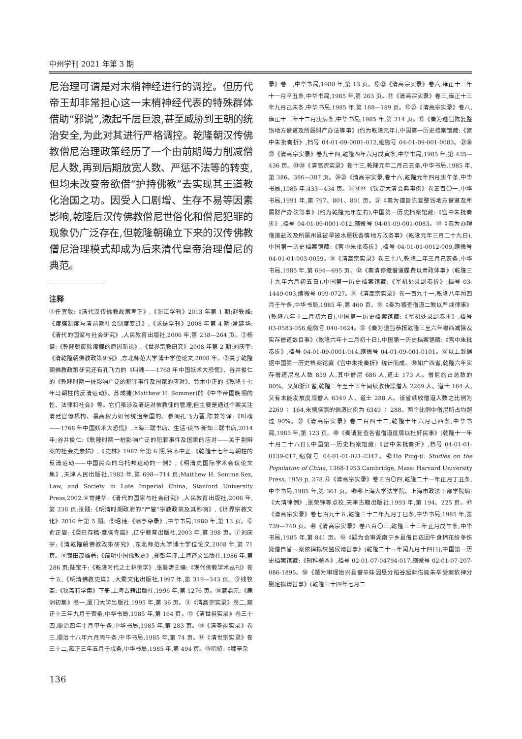中州学刊 2021 年第 3 期
尼治理可谓是对末梢神经进行的调控。但历代帝王却非常担心这一末梢神经代表的特殊群体借助“邪说”,激起千层巨浪,甚至威胁到王朝的统治安全,为此对其进行严格调控。乾隆朝汉传佛教僧尼治理政策经历了一个由前期竭力削减僧尼人数,再到后期放宽人数、严惩不法等的转变,但均未改变帝欲借“护持佛教”去实现其王道教化治国之功。因受人口剧增、生存不易等因素影响,乾隆后汉传佛教僧尼世俗化和僧尼犯罪的现象仍广泛存在,但乾隆朝确立下来的汉传佛教僧尼治理模式却成为后来清代皇帝治理僧尼的典范。
注释
①任宜敏:《清代汉传佛教政策考正》,《浙江学刊》2013 年第 1 期;赵轶峰:《度牒制度与清前期社会制度变迁》,《求是学刊》2008 年第 4 期;常建华:《清代的国家与社会研究》,人民教育出版社,2006 年,第 238—264 页。②杨健:《乾隆朝废除度牒的原因新论》,《世界宗教研究》2008 年第 2 期;刘庆宇:《清乾隆朝佛教政策研究》,东北师范大学博士学位论文,2008 年。③关于乾隆朝佛教政策研究还有孔飞力的《叫魂——1768 年中国妖术大恐慌》、谷井俊仁的《乾隆时期一桩影响广泛的犯罪事件及国家的应对》、铃木中正的《乾隆十七年马朝柱的反清运动》、苏成捷(Matthew H. Sommer)的《中华帝国晚期的性、法律和社会》等。它们虽涉及清廷对佛教徒的管理,但主要是通过个案关注清廷官僚机构、最高权力如何统治帝国的。参阅孔飞力著,陈兼等译:《叫魂——1768 年中国妖术大恐慌》,上海三联书店、生活·读书·新知三联书店,2014 年;谷井俊仁:《乾隆时期一桩影响广泛的犯罪事件及国家的应对——关于割辫案的社会史素描》,《史林》1987 年第 6 期;铃木中正:《乾隆十七年马朝柱的反清运动——中国民众的乌托邦运动的一例》,《明清史国际学术会议论文集》,天津人民出版社,1982 年,第 698—714 页;Matthew H. Somme.Sex, Law, and Society in Late Imperial China, Stanford University Press,2002.④常建华:《清代的国家与社会研究》,人民教育出版社,2006 年,第 238 页;张践:《明清时期政府的“严管”宗教政策及其影响》,《世界宗教文化》2010 年第 5 期。⑤昭梿:《啸亭杂录》,中华书局,1980 年,第 13 页。⑥俞正燮:《癸巳存稿·度牒寺庙》,辽宁教育出版社,2003 年,第 398 页。⑦刘庆宇:《清乾隆朝佛教政策研究》,东北师范大学博士学位论文,2008 年,第 71 页。⑧镰田茂雄著:《简明中国佛教史》,郑彭年译,上海译文出版社,1986 年,第 286 页;陆宝千:《乾隆时代之士林佛学》,张曼涛主编:《现代佛教学术丛刊》卷十五,《明清佛教史篇》,大乘文化出版社,1997 年,第 319—343 页。⑨钱牧斋:《牧斋有学集》下册,上海古籍出版社,1996 年,第 1276 页。⑩蓝鼎元:《鹿洲初集》卷一,厦门大学出版社,1995 年,第 36 页。⑪《清高宗实录》卷二,雍正十三年九月壬寅条,中华书局,1985 年,第 164 页。⑫《清世祖实录》卷三十四,顺治四年十月甲午条,中华书局,1985 年,第 283 页。⑬《清圣祖实录》卷三,顺治十八年六月丙午条,中华书局,1985 年,第 74 页。⑭《清世宗实录》卷三十二,雍正三年五月壬戌条,中华书局,1985 年,第 494 页。⑮昭梿:《啸亭杂
录》卷一,中华书局,1980 年,第 13 页。⑯㉒《清高宗实录》卷六,雍正十三年十一月辛丑条,中华书局,1985 年,第 263 页。⑰《清高宗实录》卷三,雍正十三年九月己未条,中华书局,1985 年,第 188—189 页。⑱⑳《清高宗实录》卷八,雍正十三年十二月庚辰条,中华书局,1985 年,第 314 页。⑲《奏为遵旨陈复整饬地方僧道及所属财产办法等事》(约为乾隆元年),中国第一历史档案馆藏:《宫中朱批奏折》,档号 04-01-09-0001-012,缩微号 04-01-09-001-0083。㉑㉖㉝《清高宗实录》卷九十四,乾隆四年六月戊寅条,中华书局,1985 年,第 435—436 页。㉓㉘《清高宗实录》卷十三,乾隆元年二月己丑条,中华书局,1985 年,第 386、386—387 页。㉔㉙《清高宗实录,卷十六,乾隆元年四月庚午条,中华书局,1985 年,433—434 页。㉕㊶㊹《钦定大清会典事例》卷五百〇一,中华书局,1991 年,第 797、801、801 页。㉗《奏为遵旨陈复整饬地方僧道及所属财产办法等事》(约为乾隆元年左右),中国第一历史档案馆藏:《宫中朱批奏折》,档号 04-01-09-0001-012,缩微号 04-01-09-001-0083。㉚《奏为办理僧道盐政及所属州县被旱被水赈抚各情地方政务事》(乾隆元年三月二十九日),中国第一历史档案馆藏:《宫中朱批奏折》,档号 04-01-01-0012-009,缩微号 04-01-01-003-0059。㉛《清高宗实录》卷三十八,乾隆二年三月己亥条,中华书局,1985 年,第 694—695 页。㉜《奏请停缴僧道牒费以肃政体事》(乾隆三十九年六月初五日),中国第一历史档案馆藏:《军机处录副奏折》,档号 03-1449-003,缩微号 099-0727。㉞《清高宗实录》卷一百九十一,乾隆八年闰四月壬午条,中华书局,1985 年,第 460 页。㉟《奏为稽查僧道二教以严戒律事》(乾隆八年十二月初六日),中国第一历史档案馆藏:《军机处录副奏折》,档号 03-0583-056,缩微号 040-1624。㊱《奏为遵旨恭报乾隆三至六年粤西减除及实存僧道数目事》(乾隆六年十二月初十日),中国第一历史档案馆藏:《宫中朱批奏折》,档号 04-01-09-0001-014,缩微号 04-01-09-001-0101。㊲以上数据据中国第一历史档案馆藏《宫中朱批奏折》统计而成。㊳如广西省,乾隆六年实存僧道尼总人数 859 人,其中僧尼 686 人,道士 173 人。僧尼约占总数的 80%。又如浙江省,乾隆三年至十五年间续收传牒僧人 2269 人、道士 164 人,又有未能发放度牒僧人 6349 人、道士 288 人。该省续收僧道人数之比例为 2269 ∶ 164,未领牒照的佛道比例为 6349 ∶ 288。两个比例中僧尼所占均超过 90%。㊴《清高宗实录》卷二百四十二,乾隆十年六月己酉条,中华书局,1985 年,第 123 页。㊵《奏请复查各省僧道度牒以杜奸民事》(乾隆十一年十月二十八日),中国第一历史档案馆藏:《宫中朱批奏折》,档号 04-01-01-0139-017,缩微号 04-01-01-021-2347。㊷Ho Ping-ti. Studies on the Population of China, 1368-1953.Cambridge, Mass: Harvard University Press, 1959.p. 278.㊸《清高宗实录》卷五百〇四,乾隆二十一年正月丁丑条,中华书局,1985 年,第 361 页。㊺㊻上海大学法学院、上海市政法干部学院编:《大清律例》,张荣铮等点校,天津古籍出版社,1993 年,第 194、225 页。㊼《清高宗实录》卷七百九十五,乾隆三十二年九月丁巳条,中华书局,1985 年,第 739—740 页。㊽《清高宗实录》卷八百〇三,乾隆三十三年正月戊午条,中华书局,1985 年,第 841 页。㊾《题为会审湖南宁乡县僧自达因牛食棉花纷争伤毙僧自省一案依律拟绞监候请旨事》(乾隆二十一年闰九月十四日),中国第一历史档案馆藏:《刑科题本》,档号 02-01-07-04794-017,缩微号 02-01-07-207-086-1895。㊿《题为审理始兴县僧辛妹因恳分稻谷起衅伤毙朱辛受案依律分别定拟请旨事》(乾隆三十四年七月二
136